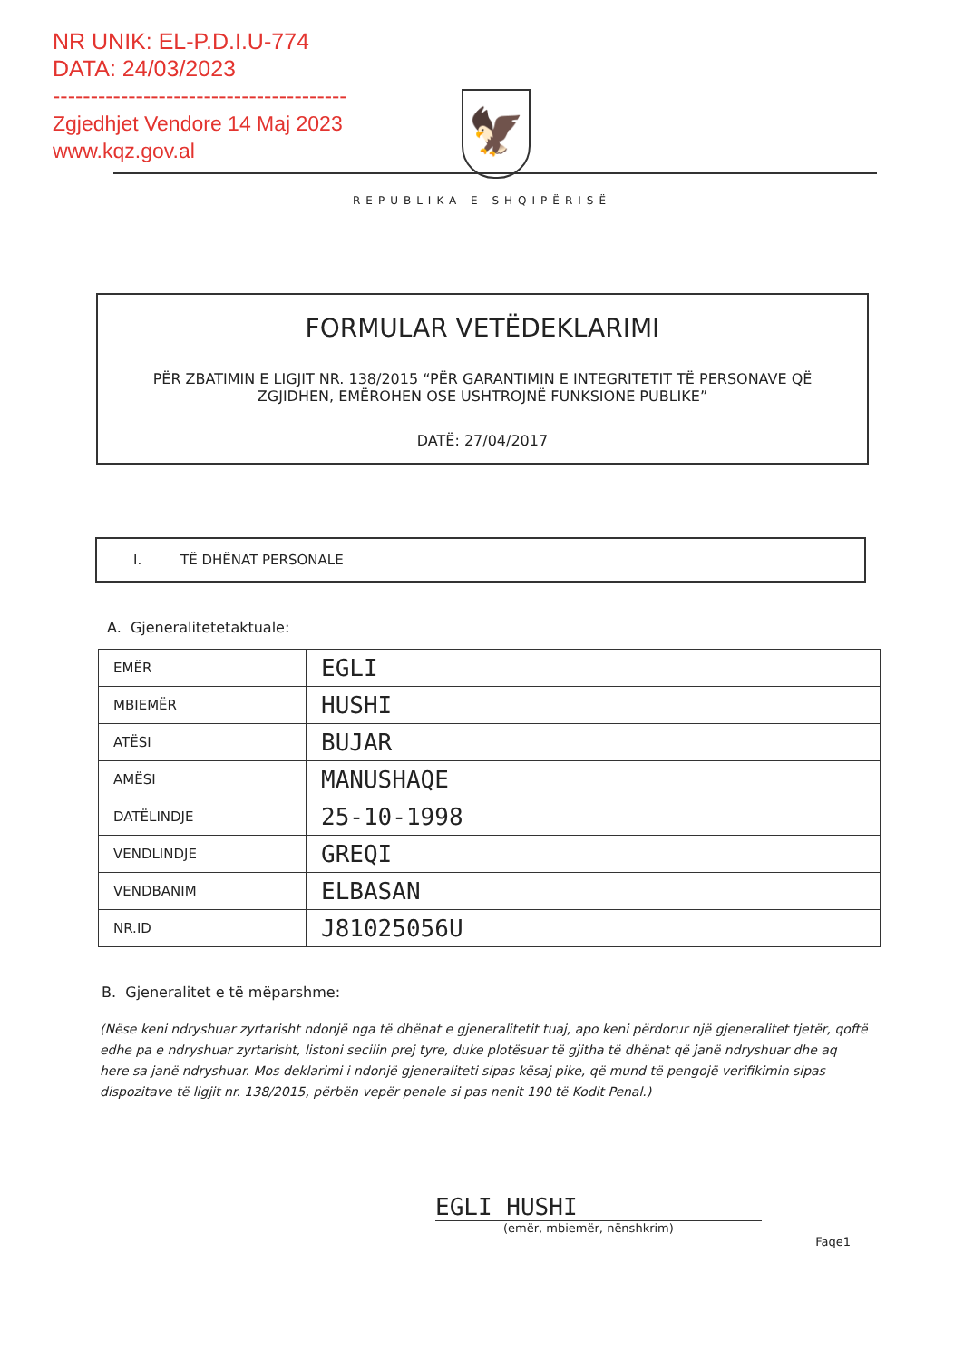NR UNIK: EL-P.D.I.U-774
DATA: 24/03/2023
---------------------------------------
Zgjedhjet Vendore 14 Maj 2023
www.kqz.gov.al
🦅
REPUBLIKA E SHQIPËRISË
FORMULAR VETËDEKLARIMI
PËR ZBATIMIN E LIGJIT NR. 138/2015 “PËR GARANTIMIN E INTEGRITETIT TË PERSONAVE QË ZGJIDHEN, EMËROHEN OSE USHTROJNË FUNKSIONE PUBLIKE”
DATË: 27/04/2017
I. TË DHËNAT PERSONALE
A. Gjeneralitetetaktuale:
| EMËR | EGLI |
| MBIEMËR | HUSHI |
| ATËSI | BUJAR |
| AMËSI | MANUSHAQE |
| DATËLINDJE | 25-10-1998 |
| VENDLINDJE | GREQI |
| VENDBANIM | ELBASAN |
| NR.ID | J81025056U |
B. Gjeneralitet e të mëparshme:
(Nëse keni ndryshuar zyrtarisht ndonjë nga të dhënat e gjeneralitetit tuaj, apo keni përdorur një gjeneralitet tjetër, qoftë edhe pa e ndryshuar zyrtarisht, listoni secilin prej tyre, duke plotësuar të gjitha të dhënat që janë ndryshuar dhe aq here sa janë ndryshuar. Mos deklarimi i ndonjë gjeneraliteti sipas kësaj pike, që mund të pengojë verifikimin sipas dispozitave të ligjit nr. 138/2015, përbën vepër penale si pas nenit 190 të Kodit Penal.)
EGLI HUSHI
(emër, mbiemër, nënshkrim)
Faqe1